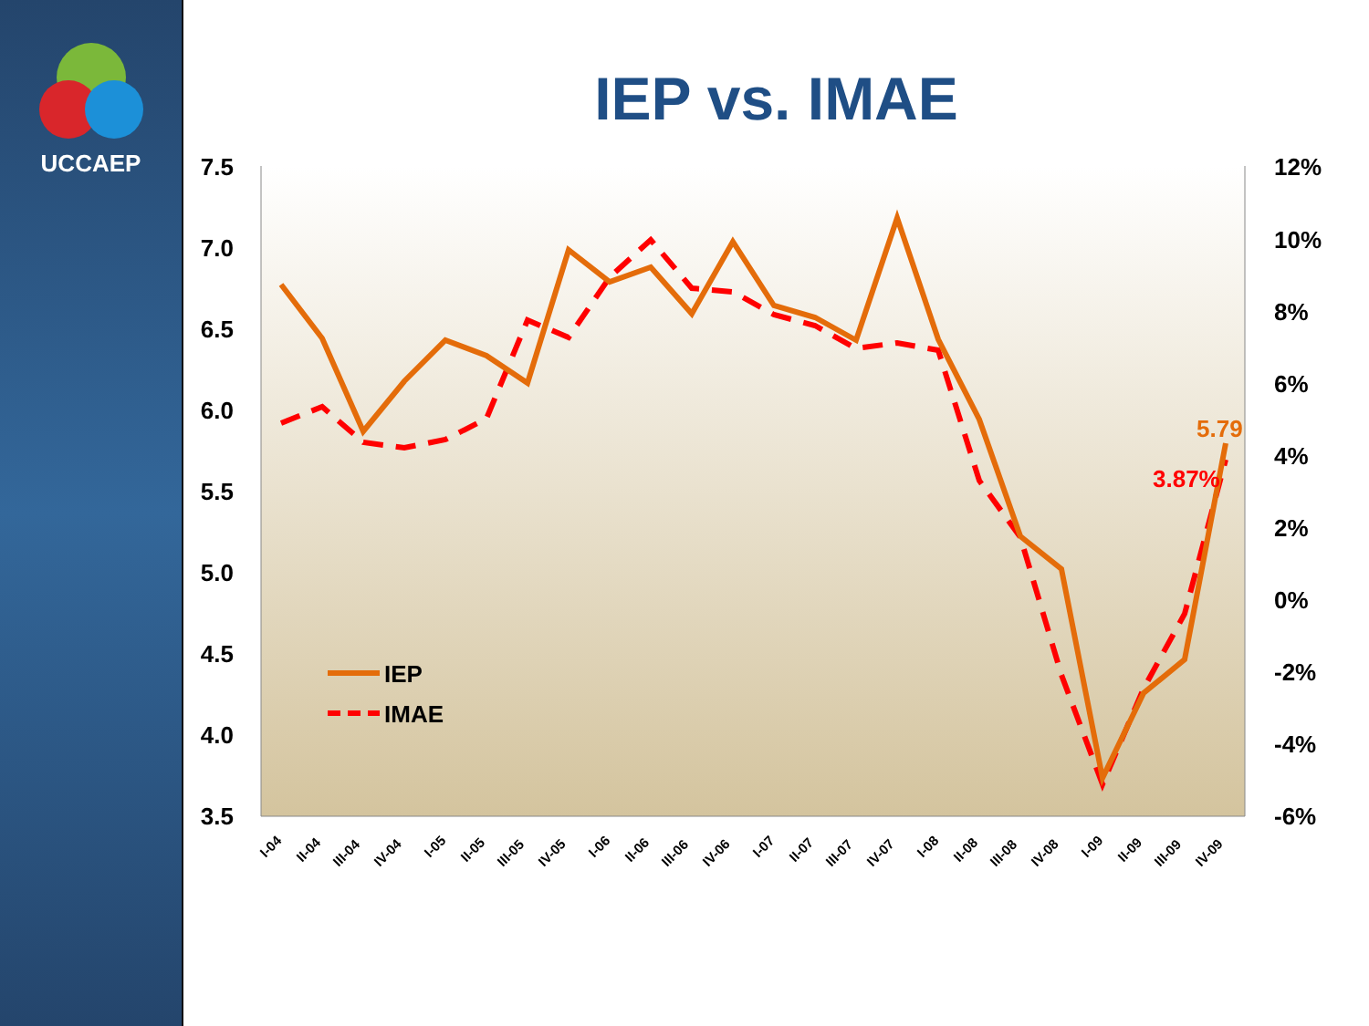UCCAEP
IEP vs. IMAE
7.5
7.0
6.5
6.0
5.5
5.0
4.5
4.0
3.5
12%
10%
8%
6%
4%
2%
0%
-2%
-4%
-6%
5.79
3.87%
IEP
IMAE
I-04
II-04
III-04
IV-04
I-05
II-05
III-05
IV-05
I-06
II-06
III-06
IV-06
I-07
II-07
III-07
IV-07
I-08
II-08
III-08
IV-08
I-09
II-09
III-09
IV-09